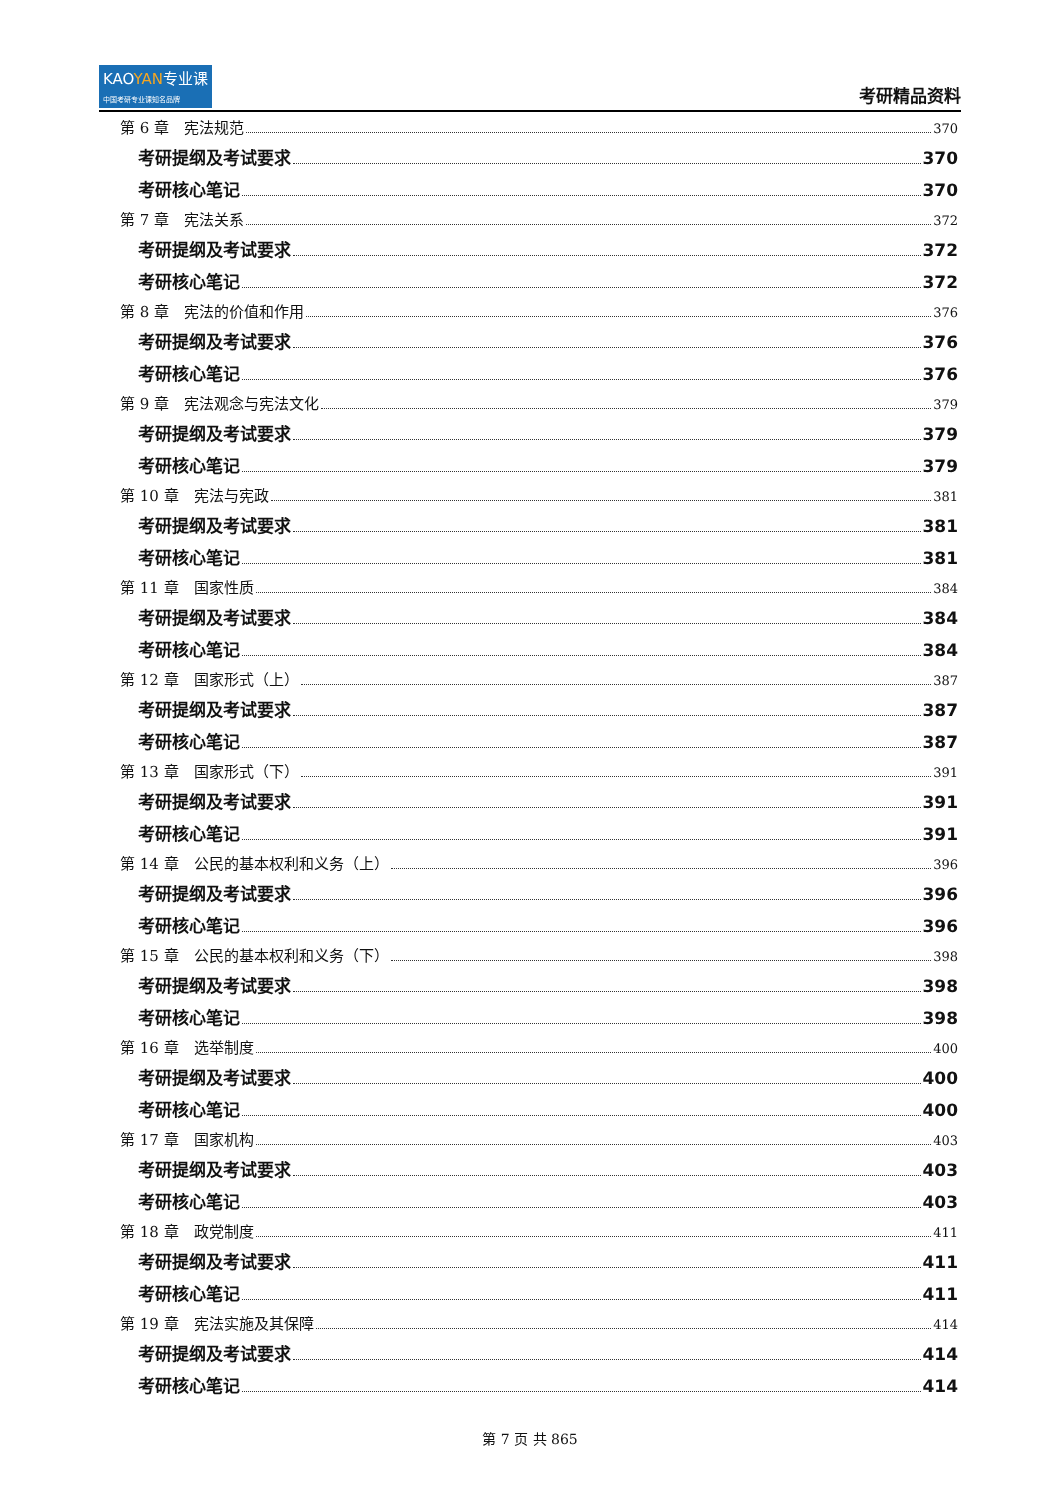KAOYAN专业课
中国考研专业课知名品牌
考研精品资料
第 6 章　宪法规范 370
考研提纲及考试要求 370
考研核心笔记 370
第 7 章　宪法关系 372
考研提纲及考试要求 372
考研核心笔记 372
第 8 章　宪法的价值和作用 376
考研提纲及考试要求 376
考研核心笔记 376
第 9 章　宪法观念与宪法文化 379
考研提纲及考试要求 379
考研核心笔记 379
第 10 章　宪法与宪政 381
考研提纲及考试要求 381
考研核心笔记 381
第 11 章　国家性质 384
考研提纲及考试要求 384
考研核心笔记 384
第 12 章　国家形式（上） 387
考研提纲及考试要求 387
考研核心笔记 387
第 13 章　国家形式（下） 391
考研提纲及考试要求 391
考研核心笔记 391
第 14 章　公民的基本权利和义务（上） 396
考研提纲及考试要求 396
考研核心笔记 396
第 15 章　公民的基本权利和义务（下） 398
考研提纲及考试要求 398
考研核心笔记 398
第 16 章　选举制度 400
考研提纲及考试要求 400
考研核心笔记 400
第 17 章　国家机构 403
考研提纲及考试要求 403
考研核心笔记 403
第 18 章　政党制度 411
考研提纲及考试要求 411
考研核心笔记 411
第 19 章　宪法实施及其保障 414
考研提纲及考试要求 414
考研核心笔记 414
第 7 页 共 865